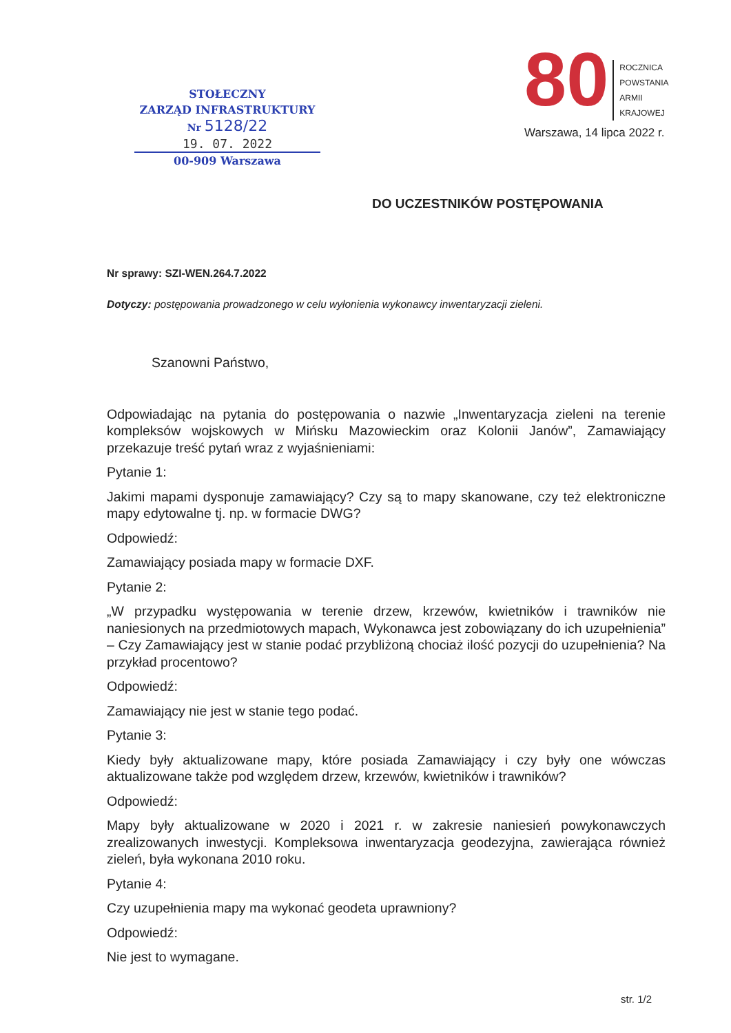STOŁECZNY
ZARZĄD INFRASTRUKTURY
Nr 5128/22
19. 07. 2022
00-909 Warszawa
80 ROCZNICA
POWSTANIA
ARMII KRAJOWEJ
Warszawa, 14 lipca 2022 r.
DO UCZESTNIKÓW POSTĘPOWANIA
Nr sprawy: SZI-WEN.264.7.2022
Dotyczy: postępowania prowadzonego w celu wyłonienia wykonawcy inwentaryzacji zieleni.
Szanowni Państwo,
Odpowiadając na pytania do postępowania o nazwie „Inwentaryzacja zieleni na terenie kompleksów wojskowych w Mińsku Mazowieckim oraz Kolonii Janów”, Zamawiający przekazuje treść pytań wraz z wyjaśnieniami:
Pytanie 1:
Jakimi mapami dysponuje zamawiający? Czy są to mapy skanowane, czy też elektroniczne mapy edytowalne tj. np. w formacie DWG?
Odpowiedź:
Zamawiający posiada mapy w formacie DXF.
Pytanie 2:
„W przypadku występowania w terenie drzew, krzewów, kwietników i trawników nie naniesionych na przedmiotowych mapach, Wykonawca jest zobowiązany do ich uzupełnienia” – Czy Zamawiający jest w stanie podać przybliżoną chociaż ilość pozycji do uzupełnienia? Na przykład procentowo?
Odpowiedź:
Zamawiający nie jest w stanie tego podać.
Pytanie 3:
Kiedy były aktualizowane mapy, które posiada Zamawiający i czy były one wówczas aktualizowane także pod względem drzew, krzewów, kwietników i trawników?
Odpowiedź:
Mapy były aktualizowane w 2020 i 2021 r. w zakresie naniesień powykonawczych zrealizowanych inwestycji. Kompleksowa inwentaryzacja geodezyjna, zawierająca również zieleń, była wykonana 2010 roku.
Pytanie 4:
Czy uzupełnienia mapy ma wykonać geodeta uprawniony?
Odpowiedź:
Nie jest to wymagane.
str. 1/2